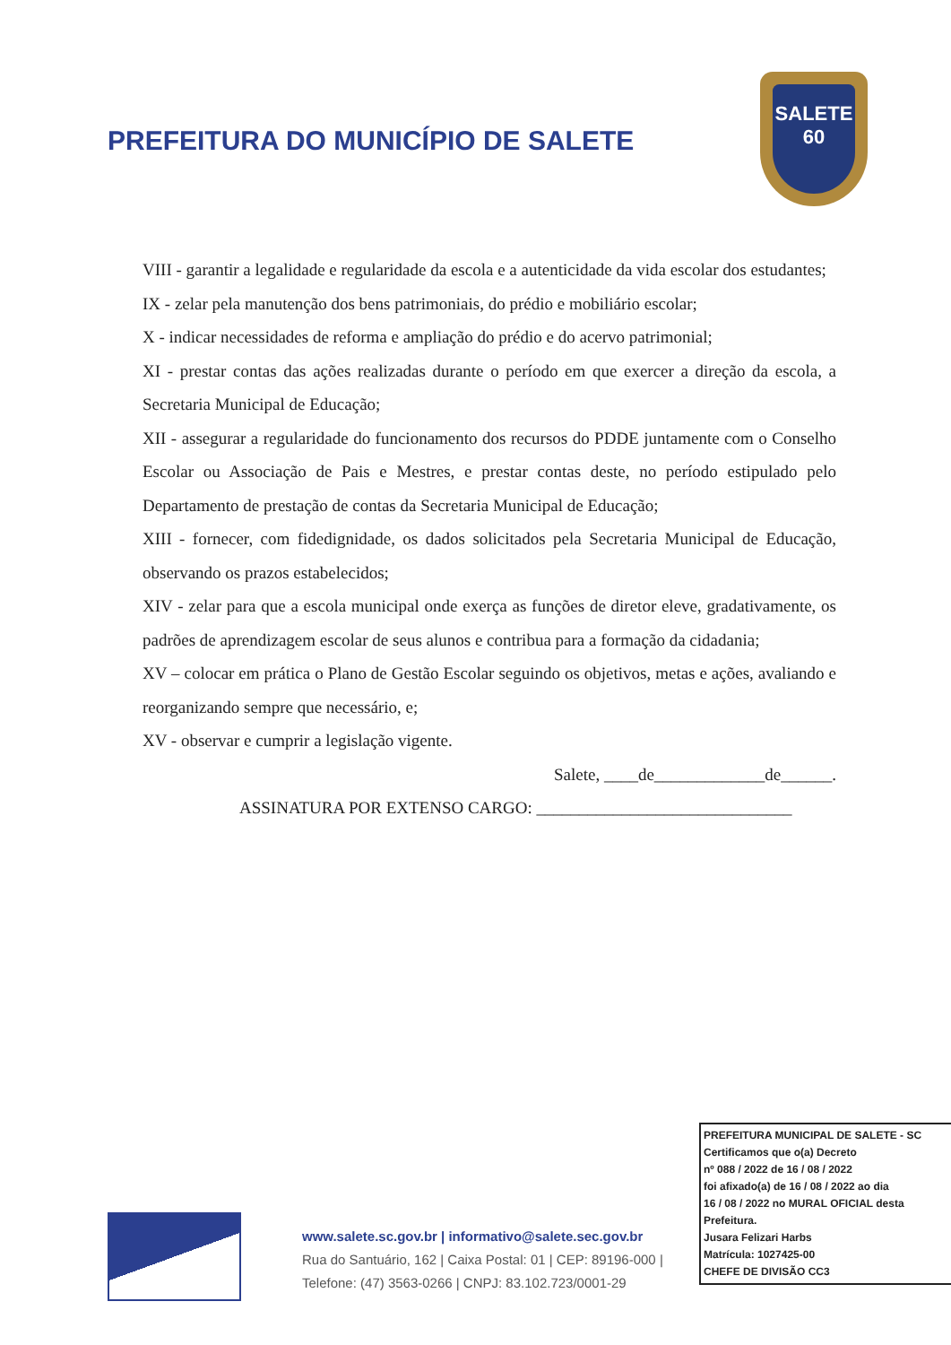PREFEITURA DO MUNICÍPIO DE SALETE
SALETE
60
VIII - garantir a legalidade e regularidade da escola e a autenticidade da vida escolar dos estudantes;
IX - zelar pela manutenção dos bens patrimoniais, do prédio e mobiliário escolar;
X - indicar necessidades de reforma e ampliação do prédio e do acervo patrimonial;
XI - prestar contas das ações realizadas durante o período em que exercer a direção da escola, a Secretaria Municipal de Educação;
XII - assegurar a regularidade do funcionamento dos recursos do PDDE juntamente com o Conselho Escolar ou Associação de Pais e Mestres, e prestar contas deste, no período estipulado pelo Departamento de prestação de contas da Secretaria Municipal de Educação;
XIII - fornecer, com fidedignidade, os dados solicitados pela Secretaria Municipal de Educação, observando os prazos estabelecidos;
XIV - zelar para que a escola municipal onde exerça as funções de diretor eleve, gradativamente, os padrões de aprendizagem escolar de seus alunos e contribua para a formação da cidadania;
XV – colocar em prática o Plano de Gestão Escolar seguindo os objetivos, metas e ações, avaliando e reorganizando sempre que necessário, e;
XV - observar e cumprir a legislação vigente.
Salete, ____de_____________de______.
ASSINATURA POR EXTENSO CARGO: ______________________________
www.salete.sc.gov.br | informativo@salete.sec.gov.br
Rua do Santuário, 162 | Caixa Postal: 01 | CEP: 89196-000 |
Telefone: (47) 3563-0266 | CNPJ: 83.102.723/0001-29
PREFEITURA MUNICIPAL DE SALETE - SC
Certificamos que o(a) Decreto
nº 088 / 2022 de 16 / 08 / 2022
foi afixado(a) de 16 / 08 / 2022 ao dia
16 / 08 / 2022 no MURAL OFICIAL desta
Prefeitura.
Jusara Felizari Harbs
Matrícula: 1027425-00
CHEFE DE DIVISÃO CC3